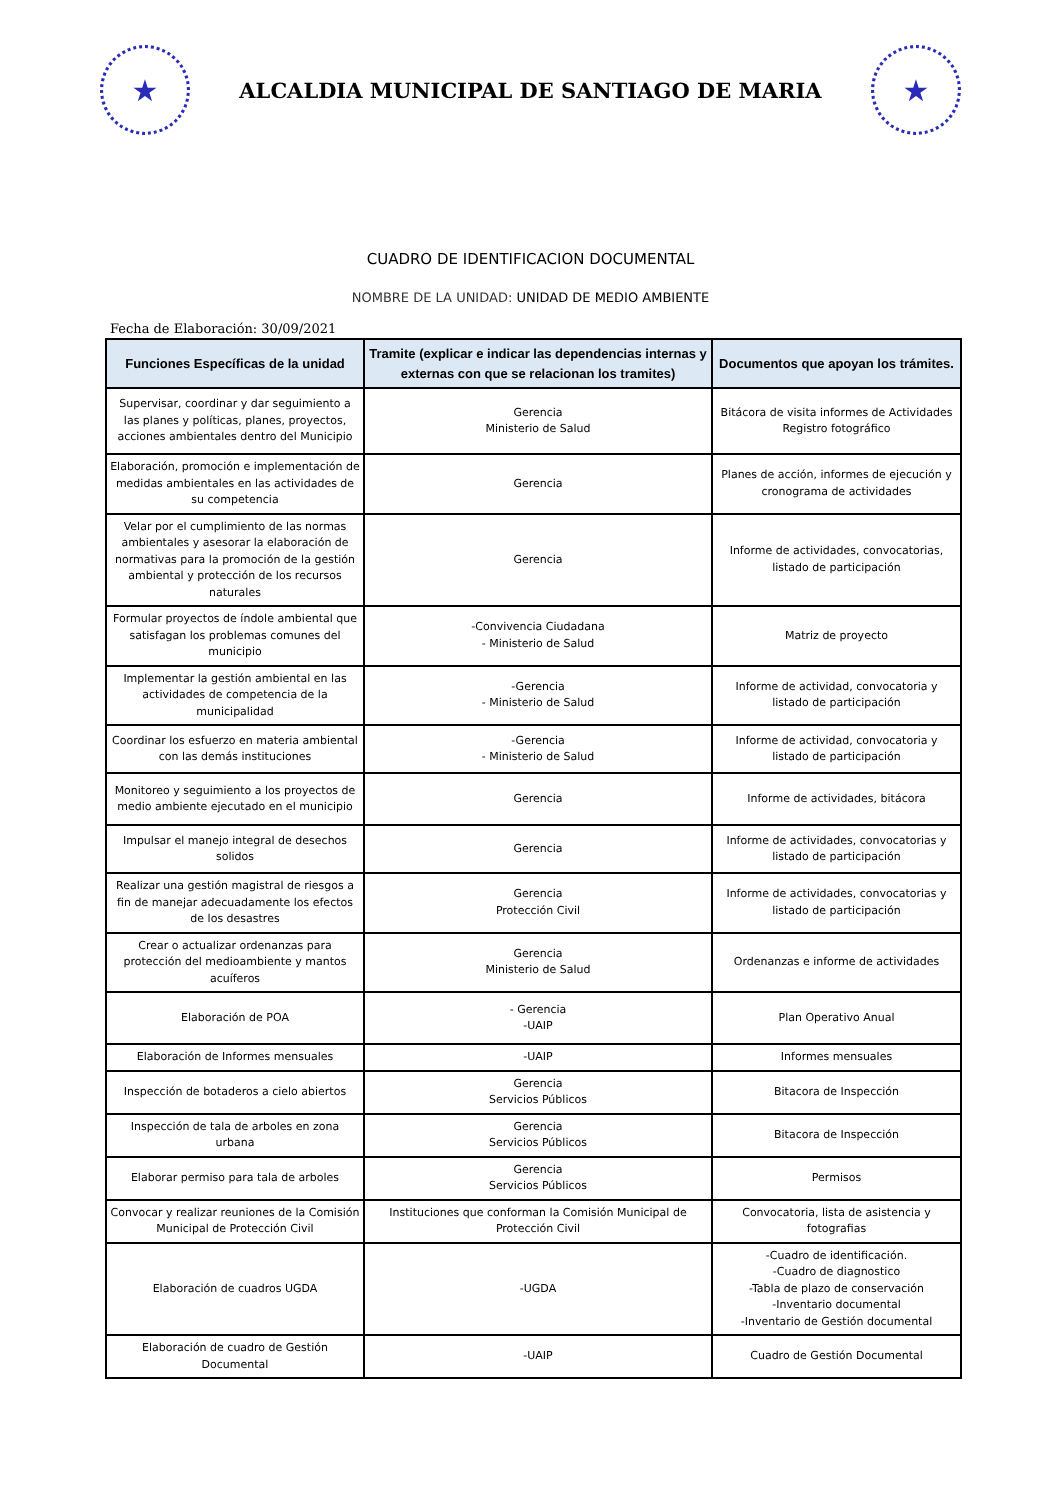★
ALCALDIA MUNICIPAL DE SANTIAGO DE MARIA
★
CUADRO DE IDENTIFICACION DOCUMENTAL
NOMBRE DE LA UNIDAD: UNIDAD DE MEDIO AMBIENTE
Fecha de Elaboración: 30/09/2021
| Funciones Específicas de la unidad | Tramite (explicar e indicar las dependencias internas y externas con que se relacionan los tramites) | Documentos que apoyan los trámites. |
| --- | --- | --- |
| Supervisar, coordinar y dar seguimiento a las planes y políticas, planes, proyectos, acciones ambientales dentro del Municipio | Gerencia Ministerio de Salud | Bitácora de visita informes de Actividades Registro fotográfico |
| Elaboración, promoción e implementación de medidas ambientales en las actividades de su competencia | Gerencia | Planes de acción, informes de ejecución y cronograma de actividades |
| Velar por el cumplimiento de las normas ambientales y asesorar la elaboración de normativas para la promoción de la gestión ambiental y protección de los recursos naturales | Gerencia | Informe de actividades, convocatorias, listado de participación |
| Formular proyectos de índole ambiental que satisfagan los problemas comunes del municipio | -Convivencia Ciudadana - Ministerio de Salud | Matriz de proyecto |
| Implementar la gestión ambiental en las actividades de competencia de la municipalidad | -Gerencia - Ministerio de Salud | Informe de actividad, convocatoria y listado de participación |
| Coordinar los esfuerzo en materia ambiental con las demás instituciones | -Gerencia - Ministerio de Salud | Informe de actividad, convocatoria y listado de participación |
| Monitoreo y seguimiento a los proyectos de medio ambiente ejecutado en el municipio | Gerencia | Informe de actividades, bitácora |
| Impulsar el manejo integral de desechos solidos | Gerencia | Informe de actividades, convocatorias y listado de participación |
| Realizar una gestión magistral de riesgos a fin de manejar adecuadamente los efectos de los desastres | Gerencia Protección Civil | Informe de actividades, convocatorias y listado de participación |
| Crear o actualizar ordenanzas para protección del medioambiente y mantos acuíferos | Gerencia Ministerio de Salud | Ordenanzas e informe de actividades |
| Elaboración de POA | - Gerencia -UAIP | Plan Operativo Anual |
| Elaboración de Informes mensuales | -UAIP | Informes mensuales |
| Inspección de botaderos a cielo abiertos | Gerencia Servicios Públicos | Bitacora de Inspección |
| Inspección de tala de arboles en zona urbana | Gerencia Servicios Públicos | Bitacora de Inspección |
| Elaborar permiso para tala de arboles | Gerencia Servicios Públicos | Permisos |
| Convocar y realizar reuniones de la Comisión Municipal de Protección Civil | Instituciones que conforman la Comisión Municipal de Protección Civil | Convocatoria, lista de asistencia y fotografias |
| Elaboración de cuadros UGDA | -UGDA | -Cuadro de identificación. -Cuadro de diagnostico -Tabla de plazo de conservación -Inventario documental -Inventario de Gestión documental |
| Elaboración de cuadro de Gestión Documental | -UAIP | Cuadro de Gestión Documental |